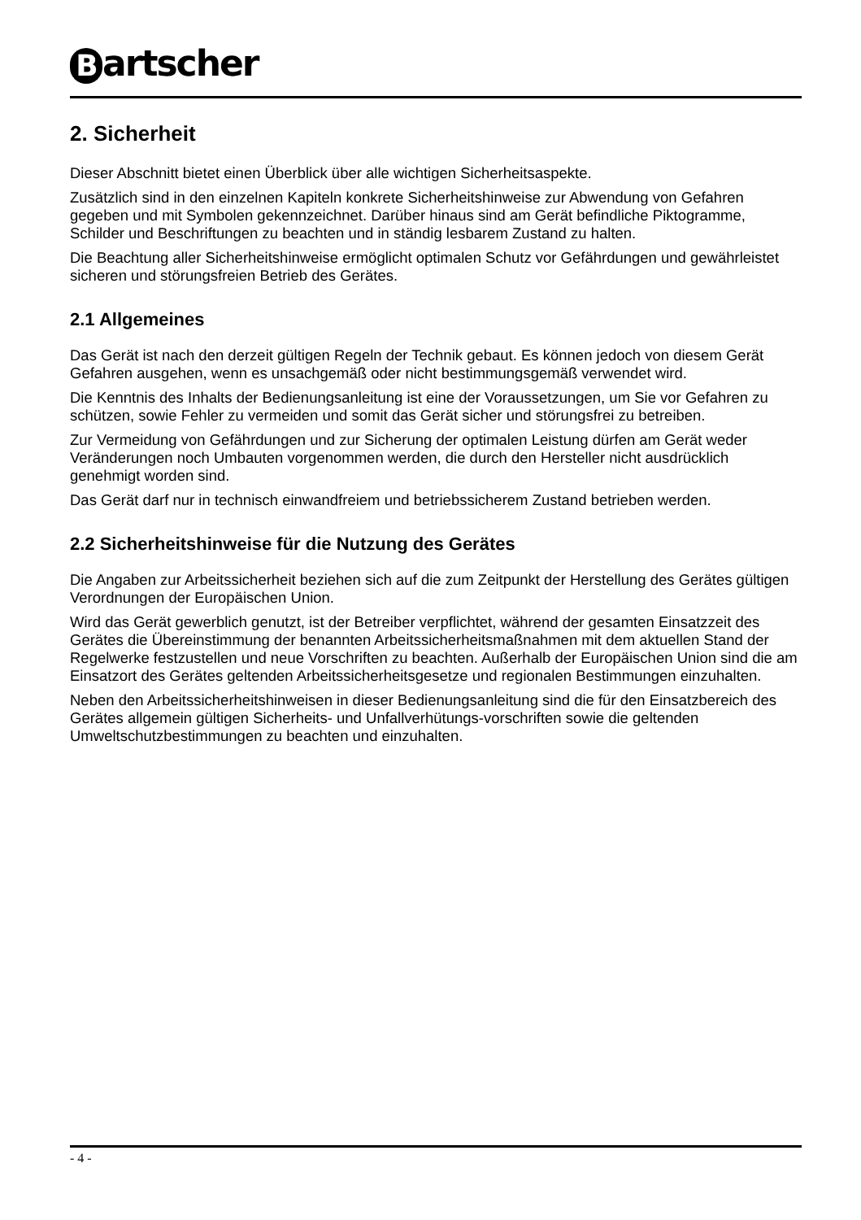Bartscher
2. Sicherheit
Dieser Abschnitt bietet einen Überblick über alle wichtigen Sicherheitsaspekte.
Zusätzlich sind in den einzelnen Kapiteln konkrete Sicherheitshinweise zur Abwendung von Gefahren gegeben und mit Symbolen gekennzeichnet. Darüber hinaus sind am Gerät befindliche Piktogramme, Schilder und Beschriftungen zu beachten und in ständig lesbarem Zustand zu halten.
Die Beachtung aller Sicherheitshinweise ermöglicht optimalen Schutz vor Gefährdungen und gewährleistet sicheren und störungsfreien Betrieb des Gerätes.
2.1 Allgemeines
Das Gerät ist nach den derzeit gültigen Regeln der Technik gebaut. Es können jedoch von diesem Gerät Gefahren ausgehen, wenn es unsachgemäß oder nicht bestimmungsgemäß verwendet wird.
Die Kenntnis des Inhalts der Bedienungsanleitung ist eine der Voraussetzungen, um Sie vor Gefahren zu schützen, sowie Fehler zu vermeiden und somit das Gerät sicher und störungsfrei zu betreiben.
Zur Vermeidung von Gefährdungen und zur Sicherung der optimalen Leistung dürfen am Gerät weder Veränderungen noch Umbauten vorgenommen werden, die durch den Hersteller nicht ausdrücklich genehmigt worden sind.
Das Gerät darf nur in technisch einwandfreiem und betriebssicherem Zustand betrieben werden.
2.2 Sicherheitshinweise für die Nutzung des Gerätes
Die Angaben zur Arbeitssicherheit beziehen sich auf die zum Zeitpunkt der Herstellung des Gerätes gültigen Verordnungen der Europäischen Union.
Wird das Gerät gewerblich genutzt, ist der Betreiber verpflichtet, während der gesamten Einsatzzeit des Gerätes die Übereinstimmung der benannten Arbeitssicherheitsmaßnahmen mit dem aktuellen Stand der Regelwerke festzustellen und neue Vorschriften zu beachten. Außerhalb der Europäischen Union sind die am Einsatzort des Gerätes geltenden Arbeitssicherheitsgesetze und regionalen Bestimmungen einzuhalten.
Neben den Arbeitssicherheitshinweisen in dieser Bedienungsanleitung sind die für den Einsatzbereich des Gerätes allgemein gültigen Sicherheits- und Unfallverhütungs-vorschriften sowie die geltenden Umweltschutzbestimmungen zu beachten und einzuhalten.
- 4 -